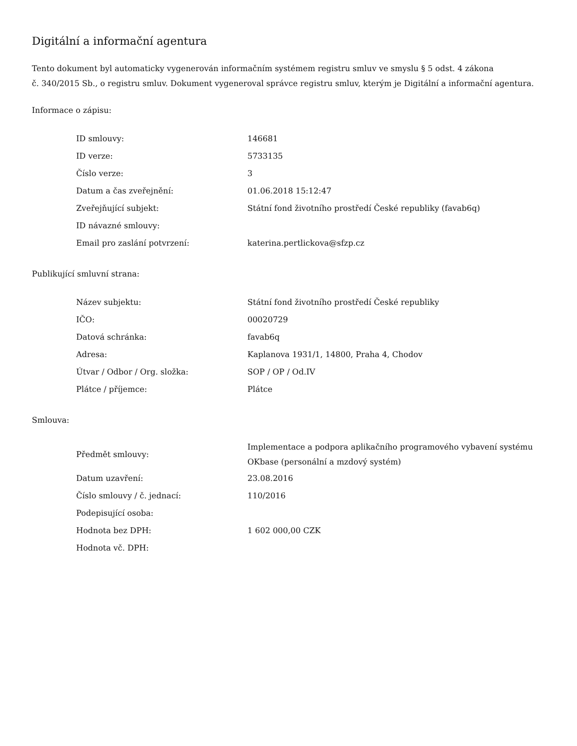Digitální a informační agentura
Tento dokument byl automaticky vygenerován informačním systémem registru smluv ve smyslu § 5 odst. 4 zákona
č. 340/2015 Sb., o registru smluv. Dokument vygeneroval správce registru smluv, kterým je Digitální a informační agentura.
Informace o zápisu:
| ID smlouvy: | 146681 |
| ID verze: | 5733135 |
| Číslo verze: | 3 |
| Datum a čas zveřejnění: | 01.06.2018 15:12:47 |
| Zveřejňující subjekt: | Státní fond životního prostředí České republiky (favab6q) |
| ID návazné smlouvy: | |
| Email pro zaslání potvrzení: | katerina.pertlickova@sfzp.cz |
Publikující smluvní strana:
| Název subjektu: | Státní fond životního prostředí České republiky |
| IČO: | 00020729 |
| Datová schránka: | favab6q |
| Adresa: | Kaplanova 1931/1, 14800, Praha 4, Chodov |
| Útvar / Odbor / Org. složka: | SOP / OP / Od.IV |
| Plátce / příjemce: | Plátce |
Smlouva:
| Předmět smlouvy: | Implementace a podpora aplikačního programového vybavení systému OKbase (personální a mzdový systém) |
| Datum uzavření: | 23.08.2016 |
| Číslo smlouvy / č. jednací: | 110/2016 |
| Podepisující osoba: | |
| Hodnota bez DPH: | 1 602 000,00 CZK |
| Hodnota vč. DPH: | |